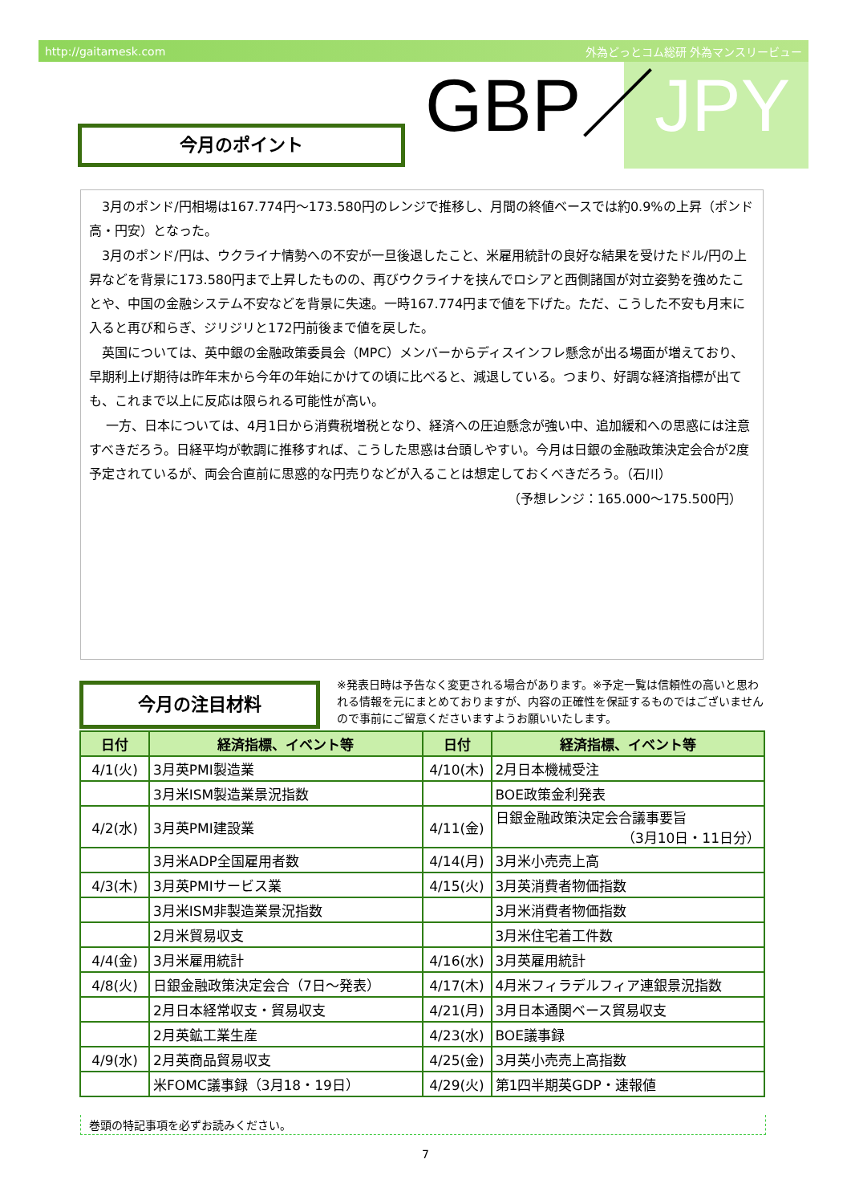http://gaitamesk.com 外為どっとコム総研 外為マンスリービュー
GBP／JPY
今月のポイント
　3月のポンド/円相場は167.774円～173.580円のレンジで推移し、月間の終値ベースでは約0.9%の上昇（ポンド高・円安）となった。
　3月のポンド/円は、ウクライナ情勢への不安が一旦後退したこと、米雇用統計の良好な結果を受けたドル/円の上昇などを背景に173.580円まで上昇したものの、再びウクライナを挟んでロシアと西側諸国が対立姿勢を強めたことや、中国の金融システム不安などを背景に失速。一時167.774円まで値を下げた。ただ、こうした不安も月末に入ると再び和らぎ、ジリジリと172円前後まで値を戻した。
　英国については、英中銀の金融政策委員会（MPC）メンバーからディスインフレ懸念が出る場面が増えており、早期利上げ期待は昨年末から今年の年始にかけての頃に比べると、減退している。つまり、好調な経済指標が出ても、これまで以上に反応は限られる可能性が高い。
　 一方、日本については、4月1日から消費税増税となり、経済への圧迫懸念が強い中、追加緩和への思惑には注意すべきだろう。日経平均が軟調に推移すれば、こうした思惑は台頭しやすい。今月は日銀の金融政策決定会合が2度予定されているが、両会合直前に思惑的な円売りなどが入ることは想定しておくべきだろう。（石川）
（予想レンジ：165.000～175.500円）
今月の注目材料
※発表日時は予告なく変更される場合があります。※予定一覧は信頼性の高いと思われる情報を元にまとめておりますが、内容の正確性を保証するものではございませんので事前にご留意くださいますようお願いいたします。
| 日付 | 経済指標、イベント等 | 日付 | 経済指標、イベント等 |
| --- | --- | --- | --- |
| 4/1(火) | 3月英PMI製造業 | 4/10(木) | 2月日本機械受注 |
| | 3月米ISM製造業景況指数 | | BOE政策金利発表 |
| 4/2(水) | 3月英PMI建設業 | 4/11(金) | 日銀金融政策決定会合議事要旨 （3月10日・11日分） |
| | 3月米ADP全国雇用者数 | 4/14(月) | 3月米小売売上高 |
| 4/3(木) | 3月英PMIサービス業 | 4/15(火) | 3月英消費者物価指数 |
| | 3月米ISM非製造業景況指数 | | 3月米消費者物価指数 |
| | 2月米貿易収支 | | 3月米住宅着工件数 |
| 4/4(金) | 3月米雇用統計 | 4/16(水) | 3月英雇用統計 |
| 4/8(火) | 日銀金融政策決定会合（7日～発表） | 4/17(木) | 4月米フィラデルフィア連銀景況指数 |
| | 2月日本経常収支・貿易収支 | 4/21(月) | 3月日本通関ベース貿易収支 |
| | 2月英鉱工業生産 | 4/23(水) | BOE議事録 |
| 4/9(水) | 2月英商品貿易収支 | 4/25(金) | 3月英小売売上高指数 |
| | 米FOMC議事録（3月18・19日） | 4/29(火) | 第1四半期英GDP・速報値 |
巻頭の特記事項を必ずお読みください。
7